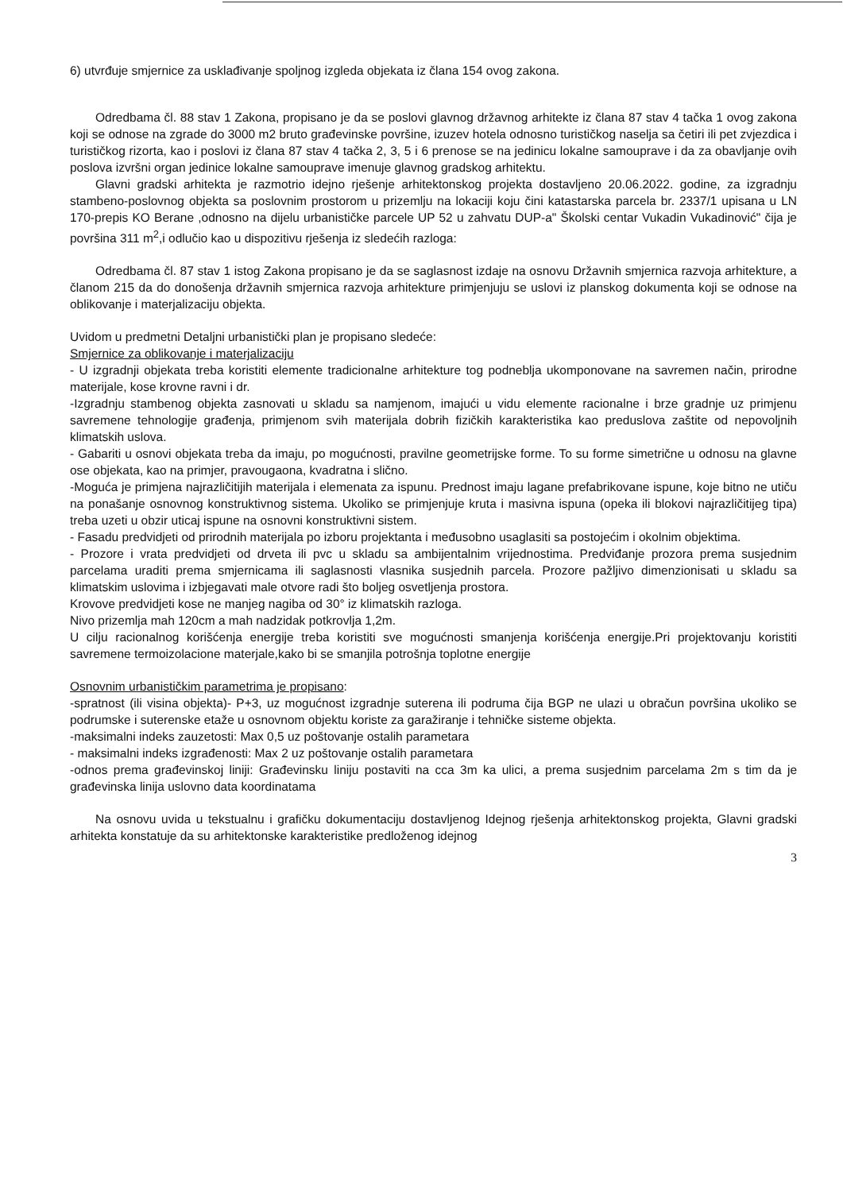6) utvrđuje smjernice za usklađivanje spoljnog izgleda objekata iz člana 154 ovog zakona.
Odredbama čl. 88 stav 1 Zakona, propisano je da se poslovi glavnog državnog arhitekte iz člana 87 stav 4 tačka 1 ovog zakona koji se odnose na zgrade do 3000 m2 bruto građevinske površine, izuzev hotela odnosno turističkog naselja sa četiri ili pet zvjezdica i turističkog rizorta, kao i poslovi iz člana 87 stav 4 tačka 2, 3, 5 i 6 prenose se na jedinicu lokalne samouprave i da za obavljanje ovih poslova izvršni organ jedinice lokalne samouprave imenuje glavnog gradskog arhitektu.
Glavni gradski arhitekta je razmotrio idejno rješenje arhitektonskog projekta dostavljeno 20.06.2022. godine, za izgradnju stambeno-poslovnog objekta sa poslovnim prostorom u prizemlju na lokaciji koju čini katastarska parcela br. 2337/1 upisana u LN 170-prepis KO Berane ,odnosno na dijelu urbanističke parcele UP 52 u zahvatu DUP-a" Školski centar Vukadin Vukadinović" čija je površina 311 m<sup>2</sup>,i odlučio kao u dispozitivu rješenja iz sledećih razloga:
Odredbama čl. 87 stav 1 istog Zakona propisano je da se saglasnost izdaje na osnovu Državnih smjernica razvoja arhitekture, a članom 215 da do donošenja državnih smjernica razvoja arhitekture primjenjuju se uslovi iz planskog dokumenta koji se odnose na oblikovanje i materjalizaciju objekta.
Uvidom u predmetni Detaljni urbanistički plan je propisano sledeće:
Smjernice za oblikovanje i materjalizaciju
- U izgradnji objekata treba koristiti elemente tradicionalne arhitekture tog podneblja ukomponovane na savremen način, prirodne materijale, kose krovne ravni i dr.
-Izgradnju stambenog objekta zasnovati u skladu sa namjenom, imajući u vidu elemente racionalne i brze gradnje uz primjenu savremene tehnologije građenja, primjenom svih materijala dobrih fizičkih karakteristika kao preduslova zaštite od nepovoljnih klimatskih uslova.
- Gabariti u osnovi objekata treba da imaju, po mogućnosti, pravilne geometrijske forme. To su forme simetrične u odnosu na glavne ose objekata, kao na primjer, pravougaona, kvadratna i slično.
-Moguća je primjena najrazličitijih materijala i elemenata za ispunu. Prednost imaju lagane prefabrikovane ispune, koje bitno ne utiču na ponašanje osnovnog konstruktivnog sistema. Ukoliko se primjenjuje kruta i masivna ispuna (opeka ili blokovi najrazličitijeg tipa) treba uzeti u obzir uticaj ispune na osnovni konstruktivni sistem.
- Fasadu predvidjeti od prirodnih materijala po izboru projektanta i međusobno usaglasiti sa postojećim i okolnim objektima.
- Prozore i vrata predvidjeti od drveta ili pvc u skladu sa ambijentalnim vrijednostima. Predviđanje prozora prema susjednim parcelama uraditi prema smjernicama ili saglasnosti vlasnika susjednih parcela. Prozore pažljivo dimenzionisati u skladu sa klimatskim uslovima i izbjegavati male otvore radi što boljeg osvetljenja prostora.
Krovove predvidjeti kose ne manjeg nagiba od 30° iz klimatskih razloga.
Nivo prizemlja mah 120cm a mah nadzidak potkrovlja 1,2m.
U cilju racionalnog korišćenja energije treba koristiti sve mogućnosti smanjenja korišćenja energije.Pri projektovanju koristiti savremene termoizolacione materjale,kako bi se smanjila potrošnja toplotne energije
Osnovnim urbanističkim parametrima je propisano:
-spratnost (ili visina objekta)- P+3, uz mogućnost izgradnje suterena ili podruma čija BGP ne ulazi u obračun površina ukoliko se podrumske i suterenske etaže u osnovnom objektu koriste za garažiranje i tehničke sisteme objekta.
-maksimalni indeks zauzetosti: Max 0,5 uz poštovanje ostalih parametara
- maksimalni indeks izgrađenosti: Max 2 uz poštovanje ostalih parametara
-odnos prema građevinskoj liniji: Građevinsku liniju postaviti na cca 3m ka ulici, a prema susjednim parcelama 2m s tim da je građevinska linija uslovno data koordinatama
Na osnovu uvida u tekstualnu i grafičku dokumentaciju dostavljenog Idejnog rješenja arhitektonskog projekta, Glavni gradski arhitekta konstatuje da su arhitektonske karakteristike predloženog idejnog
3